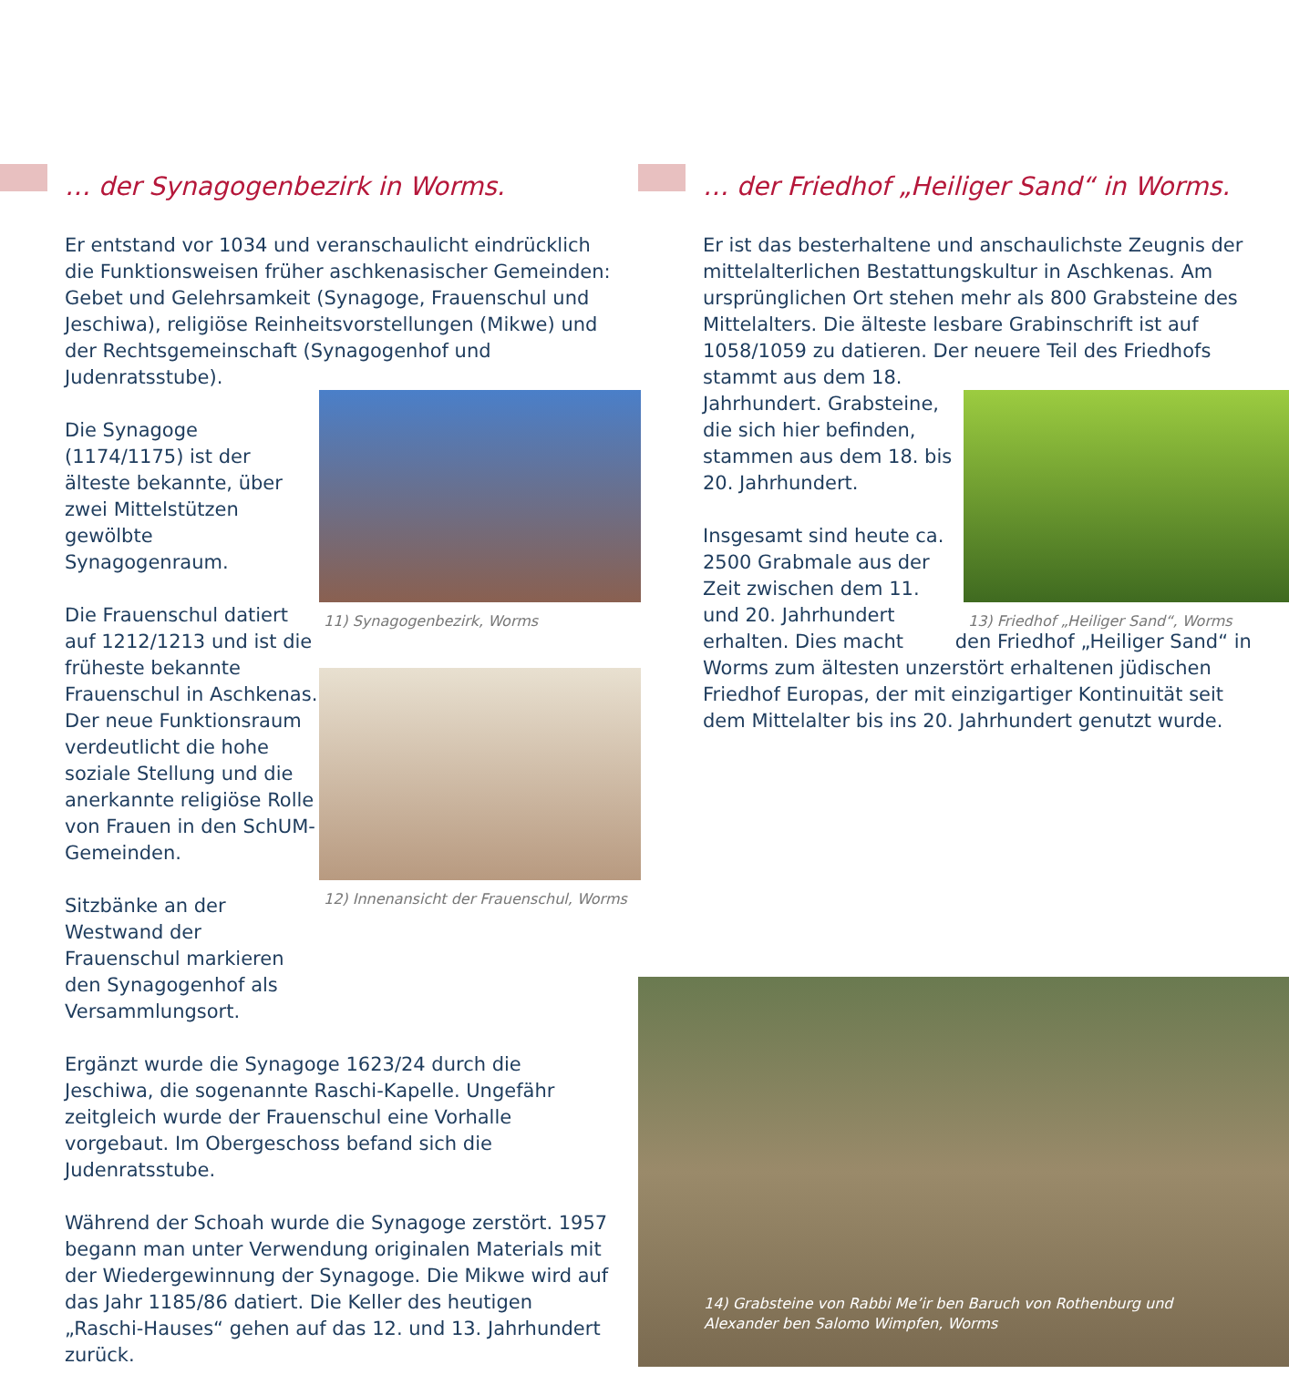… der Synagogenbezirk in Worms.
Er entstand vor 1034 und veranschaulicht eindrücklich die Funktionsweisen früher aschkenasischer Gemeinden: Gebet und Gelehrsamkeit (Synagoge, Frauenschul und Jeschiwa), religiöse Reinheitsvorstellungen (Mikwe) und der Rechtsgemeinschaft (Synagogenhof und Judenratsstube).
Die Synagoge (1174/1175) ist der älteste bekannte, über zwei Mittelstützen gewölbte Synagogenraum.
Die Frauenschul datiert auf 1212/1213 und ist die früheste bekannte Frauenschul in Aschkenas. Der neue Funktionsraum verdeutlicht die hohe soziale Stellung und die anerkannte religiöse Rolle von Frauen in den SchUM-Gemeinden.
Sitzbänke an der Westwand der Frauenschul markieren den Synagogenhof als Versammlungsort.
Ergänzt wurde die Synagoge 1623/24 durch die Jeschiwa, die sogenannte Raschi-Kapelle. Ungefähr zeitgleich wurde der Frauenschul eine Vorhalle vorgebaut. Im Obergeschoss befand sich die Judenratsstube.
Während der Schoah wurde die Synagoge zerstört. 1957 begann man unter Verwendung originalen Materials mit der Wiedergewinnung der Synagoge. Die Mikwe wird auf das Jahr 1185/86 datiert. Die Keller des heutigen „Raschi-Hauses“ gehen auf das 12. und 13. Jahrhundert zurück.
11) Synagogenbezirk, Worms
12) Innenansicht der Frauenschul, Worms
… der Friedhof „Heiliger Sand“ in Worms.
Er ist das besterhaltene und anschaulichste Zeugnis der mittelalterlichen Bestattungskultur in Aschkenas. Am ursprünglichen Ort stehen mehr als 800 Grabsteine des Mittelalters. Die älteste lesbare Grabinschrift ist auf 1058/1059 zu datieren. Der neuere Teil des Friedhofs stammt aus dem 18.
Jahrhundert. Grabsteine, die sich hier befinden, stammen aus dem 18. bis 20. Jahrhundert.
Insgesamt sind heute ca. 2500 Grabmale aus der Zeit zwischen dem 11. und 20. Jahrhundert erhalten. Dies macht den Friedhof „Heiliger Sand“ in Worms zum ältesten unzerstört erhaltenen jüdischen Friedhof Europas, der mit einzigartiger Kontinuität seit dem Mittelalter bis ins 20. Jahrhundert genutzt wurde.
13) Friedhof „Heiliger Sand“, Worms
14) Grabsteine von Rabbi Me’ir ben Baruch von Rothenburg und Alexander ben Salomo Wimpfen, Worms